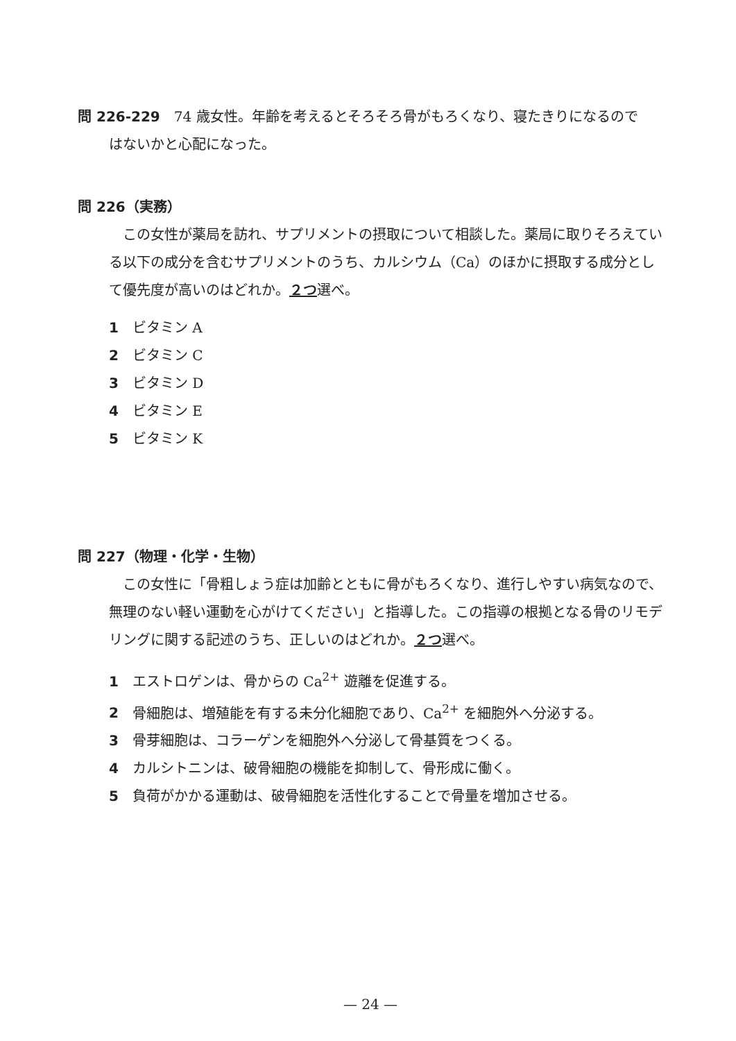問 226-229　74 歳女性。年齢を考えるとそろそろ骨がもろくなり、寝たきりになるので
はないかと心配になった。
問 226（実務）
　この女性が薬局を訪れ、サプリメントの摂取について相談した。薬局に取りそろえている以下の成分を含むサプリメントのうち、カルシウム（Ca）のほかに摂取する成分として優先度が高いのはどれか。２つ選べ。
1 ビタミン A
2 ビタミン C
3 ビタミン D
4 ビタミン E
5 ビタミン K
問 227（物理・化学・生物）
　この女性に「骨粗しょう症は加齢とともに骨がもろくなり、進行しやすい病気なので、無理のない軽い運動を心がけてください」と指導した。この指導の根拠となる骨のリモデリングに関する記述のうち、正しいのはどれか。２つ選べ。
1 エストロゲンは、骨からの Ca<sup>2+</sup> 遊離を促進する。
2 骨細胞は、増殖能を有する未分化細胞であり、Ca<sup>2+</sup> を細胞外へ分泌する。
3 骨芽細胞は、コラーゲンを細胞外へ分泌して骨基質をつくる。
4 カルシトニンは、破骨細胞の機能を抑制して、骨形成に働く。
5 負荷がかかる運動は、破骨細胞を活性化することで骨量を増加させる。
— 24 —